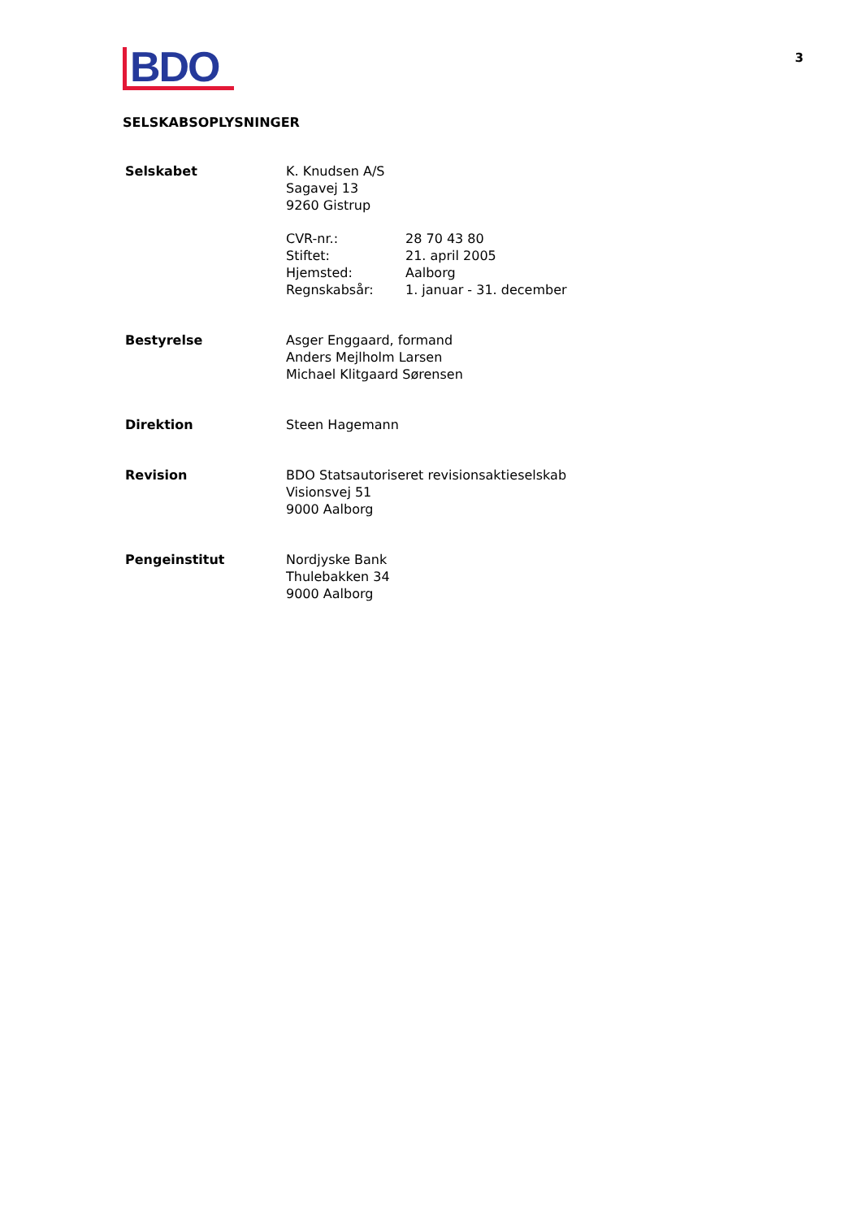BDO
3
SELSKABSOPLYSNINGER
Selskabet K. Knudsen A/S
Sagavej 13
9260 Gistrup
CVR-nr.: 28 70 43 80 Stiftet: 21. april 2005 Hjemsted: Aalborg Regnskabsår: 1. januar - 31. december
Bestyrelse Asger Enggaard, formand
Anders Mejlholm Larsen
Michael Klitgaard Sørensen
Direktion Steen Hagemann
Revision BDO Statsautoriseret revisionsaktieselskab
Visionsvej 51
9000 Aalborg
Pengeinstitut Nordjyske Bank
Thulebakken 34
9000 Aalborg